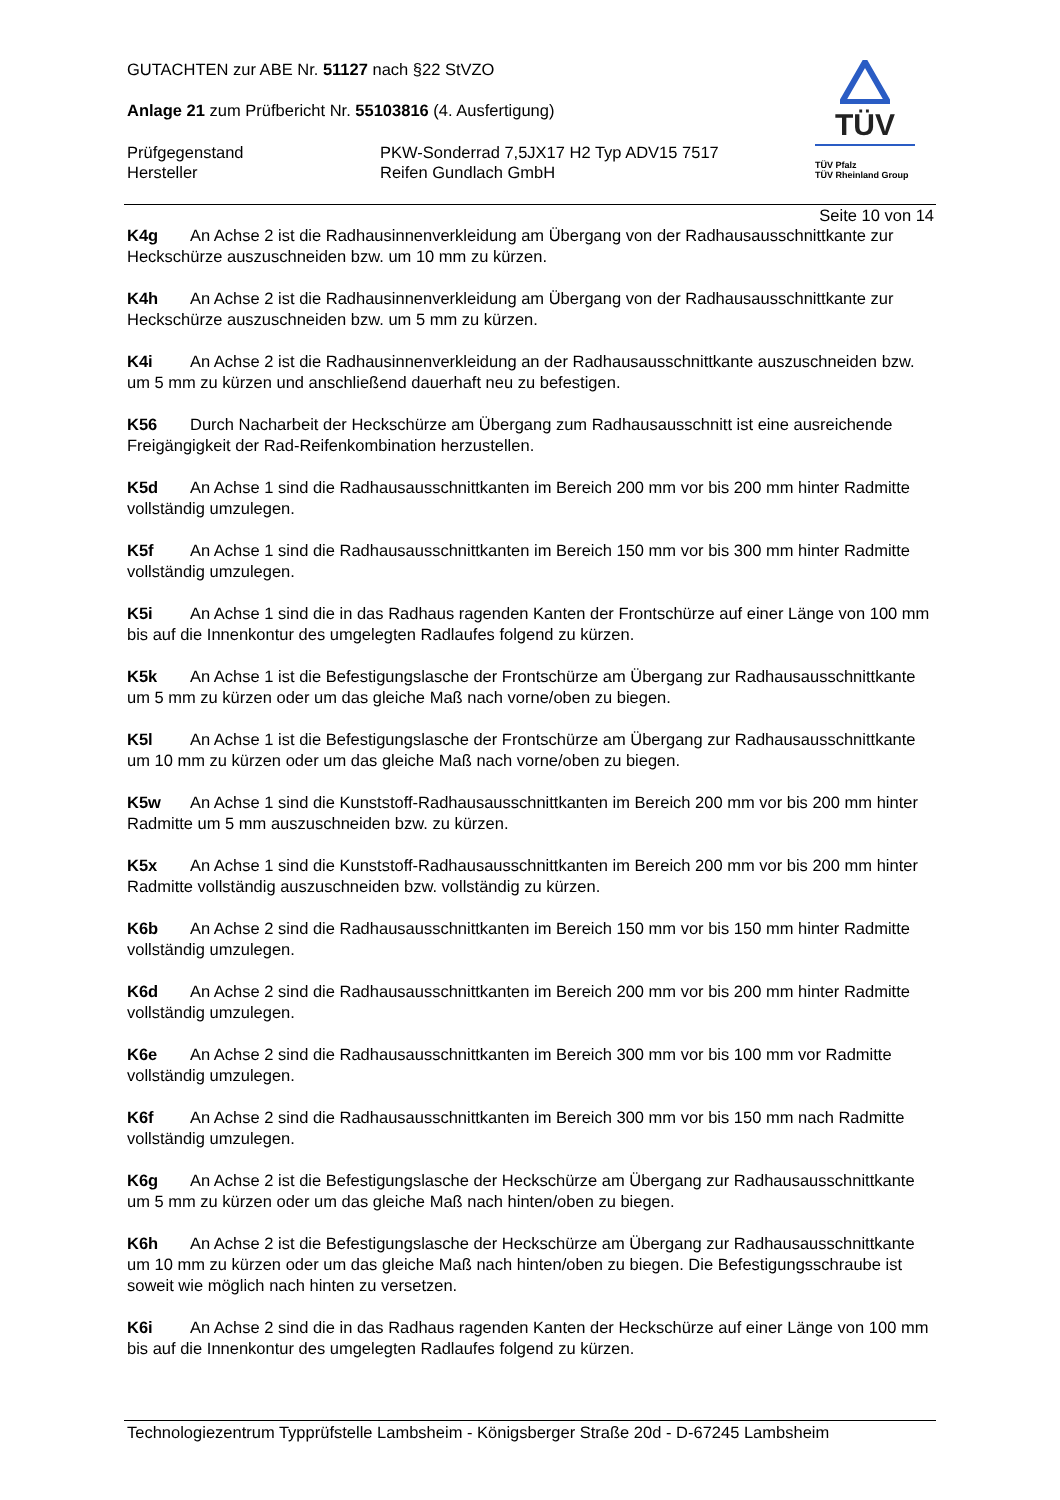GUTACHTEN zur ABE Nr. 51127 nach §22 StVZO
Anlage 21 zum Prüfbericht Nr. 55103816 (4. Ausfertigung)
Prüfgegenstand PKW-Sonderrad 7,5JX17 H2 Typ ADV15 7517
Hersteller Reifen Gundlach GmbH
TÜV
TÜV Pfalz
TÜV Rheinland Group
Seite 10 von 14
K4g An Achse 2 ist die Radhausinnenverkleidung am Übergang von der Radhausausschnittkante zur Heckschürze auszuschneiden bzw. um 10 mm zu kürzen.
K4h An Achse 2 ist die Radhausinnenverkleidung am Übergang von der Radhausausschnittkante zur Heckschürze auszuschneiden bzw. um 5 mm zu kürzen.
K4i An Achse 2 ist die Radhausinnenverkleidung an der Radhausausschnittkante auszuschneiden bzw. um 5 mm zu kürzen und anschließend dauerhaft neu zu befestigen.
K56 Durch Nacharbeit der Heckschürze am Übergang zum Radhausausschnitt ist eine ausreichende Freigängigkeit der Rad-Reifenkombination herzustellen.
K5d An Achse 1 sind die Radhausausschnittkanten im Bereich 200 mm vor bis 200 mm hinter Radmitte vollständig umzulegen.
K5f An Achse 1 sind die Radhausausschnittkanten im Bereich 150 mm vor bis 300 mm hinter Radmitte vollständig umzulegen.
K5i An Achse 1 sind die in das Radhaus ragenden Kanten der Frontschürze auf einer Länge von 100 mm bis auf die Innenkontur des umgelegten Radlaufes folgend zu kürzen.
K5k An Achse 1 ist die Befestigungslasche der Frontschürze am Übergang zur Radhausausschnittkante um 5 mm zu kürzen oder um das gleiche Maß nach vorne/oben zu biegen.
K5l An Achse 1 ist die Befestigungslasche der Frontschürze am Übergang zur Radhausausschnittkante um 10 mm zu kürzen oder um das gleiche Maß nach vorne/oben zu biegen.
K5w An Achse 1 sind die Kunststoff-Radhausausschnittkanten im Bereich 200 mm vor bis 200 mm hinter Radmitte um 5 mm auszuschneiden bzw. zu kürzen.
K5x An Achse 1 sind die Kunststoff-Radhausausschnittkanten im Bereich 200 mm vor bis 200 mm hinter Radmitte vollständig auszuschneiden bzw. vollständig zu kürzen.
K6b An Achse 2 sind die Radhausausschnittkanten im Bereich 150 mm vor bis 150 mm hinter Radmitte vollständig umzulegen.
K6d An Achse 2 sind die Radhausausschnittkanten im Bereich 200 mm vor bis 200 mm hinter Radmitte vollständig umzulegen.
K6e An Achse 2 sind die Radhausausschnittkanten im Bereich 300 mm vor bis 100 mm vor Radmitte vollständig umzulegen.
K6f An Achse 2 sind die Radhausausschnittkanten im Bereich 300 mm vor bis 150 mm nach Radmitte vollständig umzulegen.
K6g An Achse 2 ist die Befestigungslasche der Heckschürze am Übergang zur Radhausausschnittkante um 5 mm zu kürzen oder um das gleiche Maß nach hinten/oben zu biegen.
K6h An Achse 2 ist die Befestigungslasche der Heckschürze am Übergang zur Radhausausschnittkante um 10 mm zu kürzen oder um das gleiche Maß nach hinten/oben zu biegen. Die Befestigungsschraube ist soweit wie möglich nach hinten zu versetzen.
K6i An Achse 2 sind die in das Radhaus ragenden Kanten der Heckschürze auf einer Länge von 100 mm bis auf die Innenkontur des umgelegten Radlaufes folgend zu kürzen.
Technologiezentrum Typprüfstelle Lambsheim - Königsberger Straße 20d - D-67245 Lambsheim